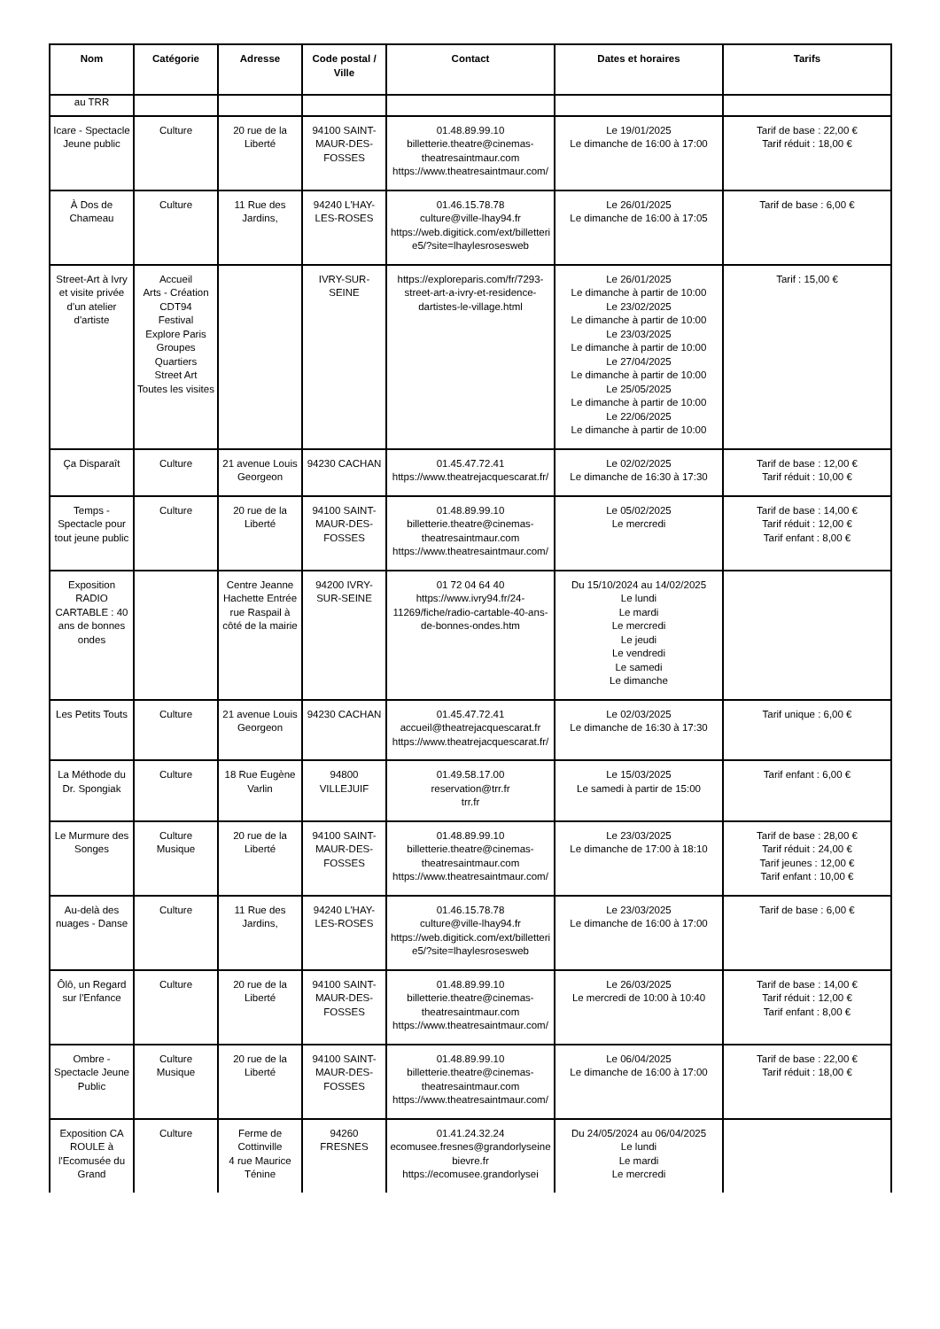| Nom | Catégorie | Adresse | Code postal / Ville | Contact | Dates et horaires | Tarifs |
| --- | --- | --- | --- | --- | --- | --- |
| au TRR | | | | | | |
| Icare - Spectacle Jeune public | Culture | 20 rue de la Liberté | 94100 SAINT-MAUR-DES-FOSSES | 01.48.89.99.10 billetterie.theatre@cinemas-theatresaintmaur.com https://www.theatresaintmaur.com/ | Le 19/01/2025 Le dimanche de 16:00 à 17:00 | Tarif de base : 22,00 € Tarif réduit : 18,00 € |
| À Dos de Chameau | Culture | 11 Rue des Jardins, | 94240 L'HAY-LES-ROSES | 01.46.15.78.78 culture@ville-lhay94.fr https://web.digitick.com/ext/billetterie5/?site=lhaylesrosesweb | Le 26/01/2025 Le dimanche de 16:00 à 17:05 | Tarif de base : 6,00 € |
| Street-Art à Ivry et visite privée d'un atelier d'artiste | Accueil Arts - Création CDT94 Festival Explore Paris Groupes Quartiers Street Art Toutes les visites | | IVRY-SUR-SEINE | https://exploreparis.com/fr/7293-street-art-a-ivry-et-residence-dartistes-le-village.html | Le 26/01/2025 Le dimanche à partir de 10:00 Le 23/02/2025 Le dimanche à partir de 10:00 Le 23/03/2025 Le dimanche à partir de 10:00 Le 27/04/2025 Le dimanche à partir de 10:00 Le 25/05/2025 Le dimanche à partir de 10:00 Le 22/06/2025 Le dimanche à partir de 10:00 | Tarif : 15,00 € |
| Ça Disparaît | Culture | 21 avenue Louis Georgeon | 94230 CACHAN | 01.45.47.72.41 https://www.theatrejacquescarat.fr/ | Le 02/02/2025 Le dimanche de 16:30 à 17:30 | Tarif de base : 12,00 € Tarif réduit : 10,00 € |
| Temps - Spectacle pour tout jeune public | Culture | 20 rue de la Liberté | 94100 SAINT-MAUR-DES-FOSSES | 01.48.89.99.10 billetterie.theatre@cinemas-theatresaintmaur.com https://www.theatresaintmaur.com/ | Le 05/02/2025 Le mercredi | Tarif de base : 14,00 € Tarif réduit : 12,00 € Tarif enfant : 8,00 € |
| Exposition RADIO CARTABLE : 40 ans de bonnes ondes | | Centre Jeanne Hachette Entrée rue Raspail à côté de la mairie | 94200 IVRY-SUR-SEINE | 01 72 04 64 40 https://www.ivry94.fr/24-11269/fiche/radio-cartable-40-ans-de-bonnes-ondes.htm | Du 15/10/2024 au 14/02/2025 Le lundi Le mardi Le mercredi Le jeudi Le vendredi Le samedi Le dimanche | |
| Les Petits Touts | Culture | 21 avenue Louis Georgeon | 94230 CACHAN | 01.45.47.72.41 accueil@theatrejacquescarat.fr https://www.theatrejacquescarat.fr/ | Le 02/03/2025 Le dimanche de 16:30 à 17:30 | Tarif unique : 6,00 € |
| La Méthode du Dr. Spongiak | Culture | 18 Rue Eugène Varlin | 94800 VILLEJUIF | 01.49.58.17.00 reservation@trr.fr trr.fr | Le 15/03/2025 Le samedi à partir de 15:00 | Tarif enfant : 6,00 € |
| Le Murmure des Songes | Culture Musique | 20 rue de la Liberté | 94100 SAINT-MAUR-DES-FOSSES | 01.48.89.99.10 billetterie.theatre@cinemas-theatresaintmaur.com https://www.theatresaintmaur.com/ | Le 23/03/2025 Le dimanche de 17:00 à 18:10 | Tarif de base : 28,00 € Tarif réduit : 24,00 € Tarif jeunes : 12,00 € Tarif enfant : 10,00 € |
| Au-delà des nuages - Danse | Culture | 11 Rue des Jardins, | 94240 L'HAY-LES-ROSES | 01.46.15.78.78 culture@ville-lhay94.fr https://web.digitick.com/ext/billetterie5/?site=lhaylesrosesweb | Le 23/03/2025 Le dimanche de 16:00 à 17:00 | Tarif de base : 6,00 € |
| Ôlô, un Regard sur l'Enfance | Culture | 20 rue de la Liberté | 94100 SAINT-MAUR-DES-FOSSES | 01.48.89.99.10 billetterie.theatre@cinemas-theatresaintmaur.com https://www.theatresaintmaur.com/ | Le 26/03/2025 Le mercredi de 10:00 à 10:40 | Tarif de base : 14,00 € Tarif réduit : 12,00 € Tarif enfant : 8,00 € |
| Ombre - Spectacle Jeune Public | Culture Musique | 20 rue de la Liberté | 94100 SAINT-MAUR-DES-FOSSES | 01.48.89.99.10 billetterie.theatre@cinemas-theatresaintmaur.com https://www.theatresaintmaur.com/ | Le 06/04/2025 Le dimanche de 16:00 à 17:00 | Tarif de base : 22,00 € Tarif réduit : 18,00 € |
| Exposition CA ROULE à l'Ecomusée du Grand | Culture | Ferme de Cottinville 4 rue Maurice Ténine | 94260 FRESNES | 01.41.24.32.24 ecomusee.fresnes@grandorlyseinebievre.fr https://ecomusee.grandorlysei | Du 24/05/2024 au 06/04/2025 Le lundi Le mardi Le mercredi | |